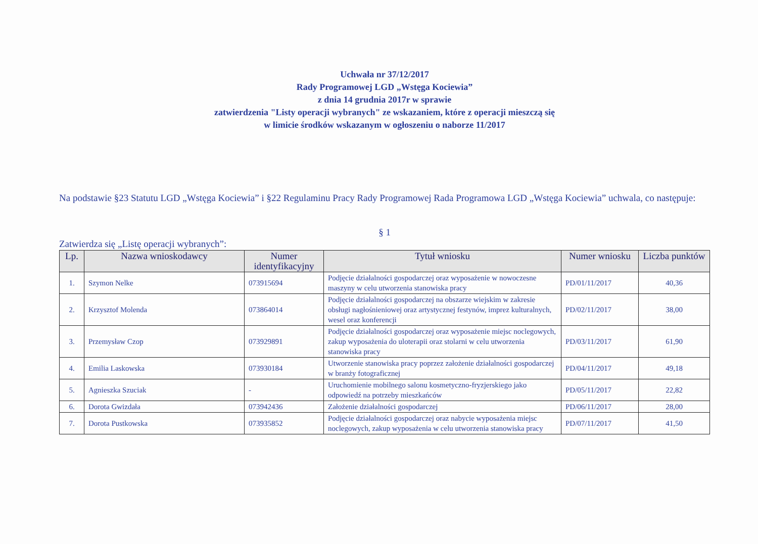Uchwała nr 37/12/2017
Rady Programowej LGD „Wstęga Kociewia”
z dnia 14 grudnia 2017r w sprawie
zatwierdzenia "Listy operacji wybranych" ze wskazaniem, które z operacji mieszczą się
w limicie środków wskazanym w ogłoszeniu o naborze 11/2017
Na podstawie §23 Statutu LGD „Wstęga Kociewia” i §22 Regulaminu Pracy Rady Programowej Rada Programowa LGD „Wstęga Kociewia” uchwala, co następuje:
§ 1
Zatwierdza się „Listę operacji wybranych”:
| Lp. | Nazwa wnioskodawcy | Numer identyfikacyjny | Tytuł wniosku | Numer wniosku | Liczba punktów |
| --- | --- | --- | --- | --- | --- |
| 1. | Szymon Nelke | 073915694 | Podjęcie działalności gospodarczej oraz wyposażenie w nowoczesne maszyny w celu utworzenia stanowiska pracy | PD/01/11/2017 | 40,36 |
| 2. | Krzysztof Molenda | 073864014 | Podjęcie działalności gospodarczej na obszarze wiejskim w zakresie obsługi nagłośnieniowej oraz artystycznej festynów, imprez kulturalnych, wesel oraz konferencji | PD/02/11/2017 | 38,00 |
| 3. | Przemysław Czop | 073929891 | Podjęcie działalności gospodarczej oraz wyposażenie miejsc noclegowych, zakup wyposażenia do uloterapii oraz stolarni w celu utworzenia stanowiska pracy | PD/03/11/2017 | 61,90 |
| 4. | Emilia Laskowska | 073930184 | Utworzenie stanowiska pracy poprzez założenie działalności gospodarczej w branży fotograficznej | PD/04/11/2017 | 49,18 |
| 5. | Agnieszka Szuciak | - | Uruchomienie mobilnego salonu kosmetyczno-fryzjerskiego jako odpowiedź na potrzeby mieszkańców | PD/05/11/2017 | 22,82 |
| 6. | Dorota Gwizdała | 073942436 | Założenie działalności gospodarczej | PD/06/11/2017 | 28,00 |
| 7. | Dorota Pustkowska | 073935852 | Podjęcie działalności gospodarczej oraz nabycie wyposażenia miejsc noclegowych, zakup wyposażenia w celu utworzenia stanowiska pracy | PD/07/11/2017 | 41,50 |